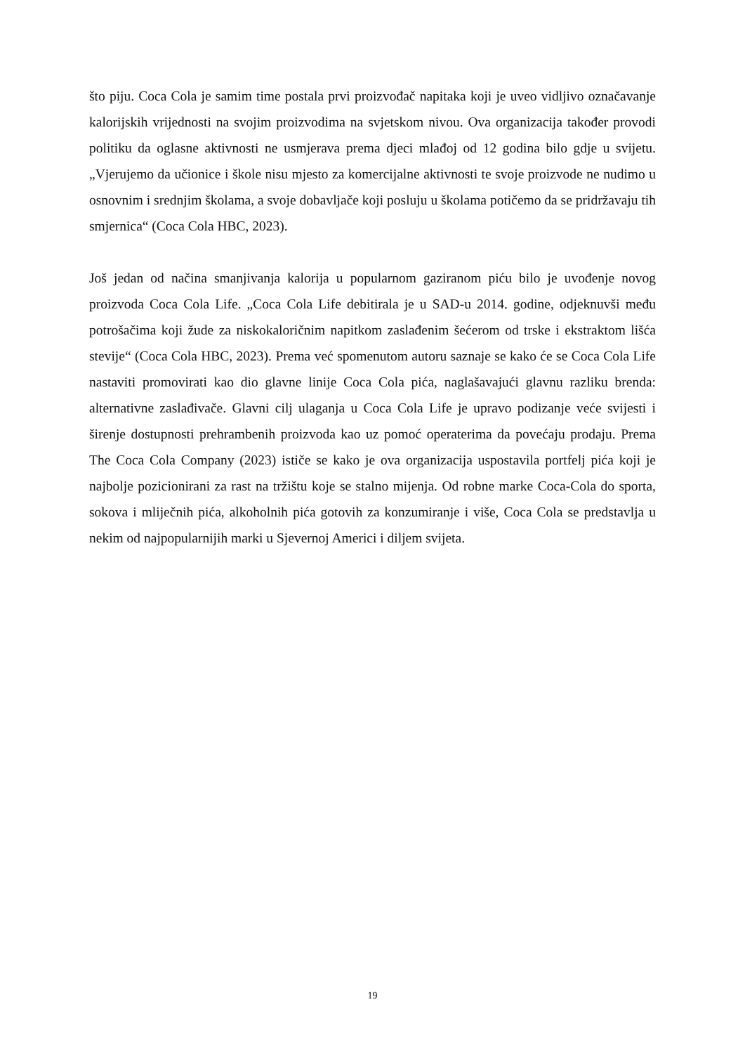što piju. Coca Cola je samim time postala prvi proizvođač napitaka koji je uveo vidljivo označavanje kalorijskih vrijednosti na svojim proizvodima na svjetskom nivou. Ova organizacija također provodi politiku da oglasne aktivnosti ne usmjerava prema djeci mlađoj od 12 godina bilo gdje u svijetu. „Vjerujemo da učionice i škole nisu mjesto za komercijalne aktivnosti te svoje proizvode ne nudimo u osnovnim i srednjim školama, a svoje dobavljače koji posluju u školama potičemo da se pridržavaju tih smjernica“ (Coca Cola HBC, 2023).
Još jedan od načina smanjivanja kalorija u popularnom gaziranom piću bilo je uvođenje novog proizvoda Coca Cola Life. „Coca Cola Life debitirala je u SAD-u 2014. godine, odjeknuvši među potrošačima koji žude za niskokaloričnim napitkom zaslađenim šećerom od trske i ekstraktom lišća stevije“ (Coca Cola HBC, 2023). Prema već spomenutom autoru saznaje se kako će se Coca Cola Life nastaviti promovirati kao dio glavne linije Coca Cola pića, naglašavajući glavnu razliku brenda: alternativne zaslađivače. Glavni cilj ulaganja u Coca Cola Life je upravo podizanje veće svijesti i širenje dostupnosti prehrambenih proizvoda kao uz pomoć operaterima da povećaju prodaju. Prema The Coca Cola Company (2023) ističe se kako je ova organizacija uspostavila portfelj pića koji je najbolje pozicionirani za rast na tržištu koje se stalno mijenja. Od robne marke Coca-Cola do sporta, sokova i mliječnih pića, alkoholnih pića gotovih za konzumiranje i više, Coca Cola se predstavlja u nekim od najpopularnijih marki u Sjevernoj Americi i diljem svijeta.
19